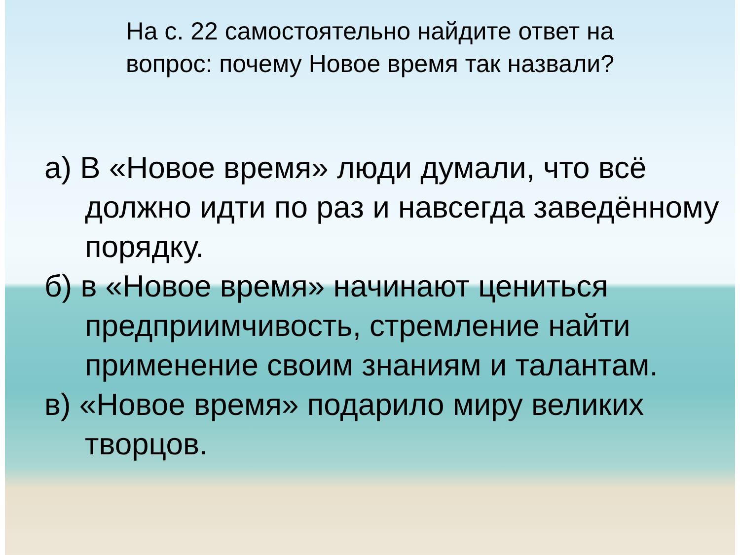На с. 22 самостоятельно найдите ответ на
вопрос: почему Новое время так назвали?
а) В «Новое время» люди думали, что всё должно идти по раз и навсегда заведённому порядку.
б) в «Новое время» начинают цениться предприимчивость, стремление найти применение своим знаниям и талантам.
в) «Новое время» подарило миру великих творцов.